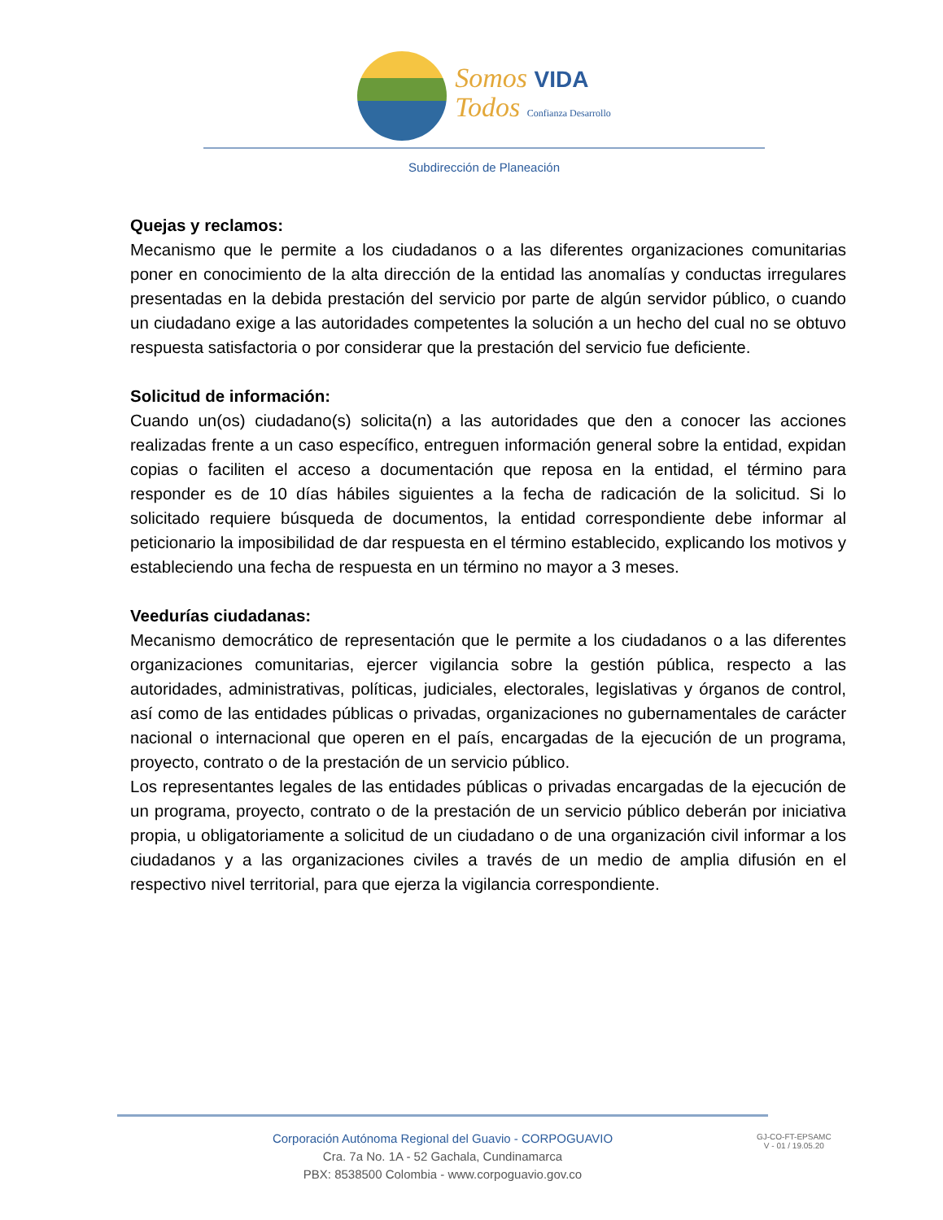Somos VIDA
Todos Confianza Desarrollo
Subdirección de Planeación
Quejas y reclamos:
Mecanismo que le permite a los ciudadanos o a las diferentes organizaciones comunitarias poner en conocimiento de la alta dirección de la entidad las anomalías y conductas irregulares presentadas en la debida prestación del servicio por parte de algún servidor público, o cuando un ciudadano exige a las autoridades competentes la solución a un hecho del cual no se obtuvo respuesta satisfactoria o por considerar que la prestación del servicio fue deficiente.
Solicitud de información:
Cuando un(os) ciudadano(s) solicita(n) a las autoridades que den a conocer las acciones realizadas frente a un caso específico, entreguen información general sobre la entidad, expidan copias o faciliten el acceso a documentación que reposa en la entidad, el término para responder es de 10 días hábiles siguientes a la fecha de radicación de la solicitud. Si lo solicitado requiere búsqueda de documentos, la entidad correspondiente debe informar al peticionario la imposibilidad de dar respuesta en el término establecido, explicando los motivos y estableciendo una fecha de respuesta en un término no mayor a 3 meses.
Veedurías ciudadanas:
Mecanismo democrático de representación que le permite a los ciudadanos o a las diferentes organizaciones comunitarias, ejercer vigilancia sobre la gestión pública, respecto a las autoridades, administrativas, políticas, judiciales, electorales, legislativas y órganos de control, así como de las entidades públicas o privadas, organizaciones no gubernamentales de carácter nacional o internacional que operen en el país, encargadas de la ejecución de un programa, proyecto, contrato o de la prestación de un servicio público.
Los representantes legales de las entidades públicas o privadas encargadas de la ejecución de un programa, proyecto, contrato o de la prestación de un servicio público deberán por iniciativa propia, u obligatoriamente a solicitud de un ciudadano o de una organización civil informar a los ciudadanos y a las organizaciones civiles a través de un medio de amplia difusión en el respectivo nivel territorial, para que ejerza la vigilancia correspondiente.
Corporación Autónoma Regional del Guavio - CORPOGUAVIO
Cra. 7a No. 1A - 52 Gachala, Cundinamarca
PBX: 8538500 Colombia - www.corpoguavio.gov.co
GJ-CO-FT-EPSAMC
V - 01 / 19.05.20